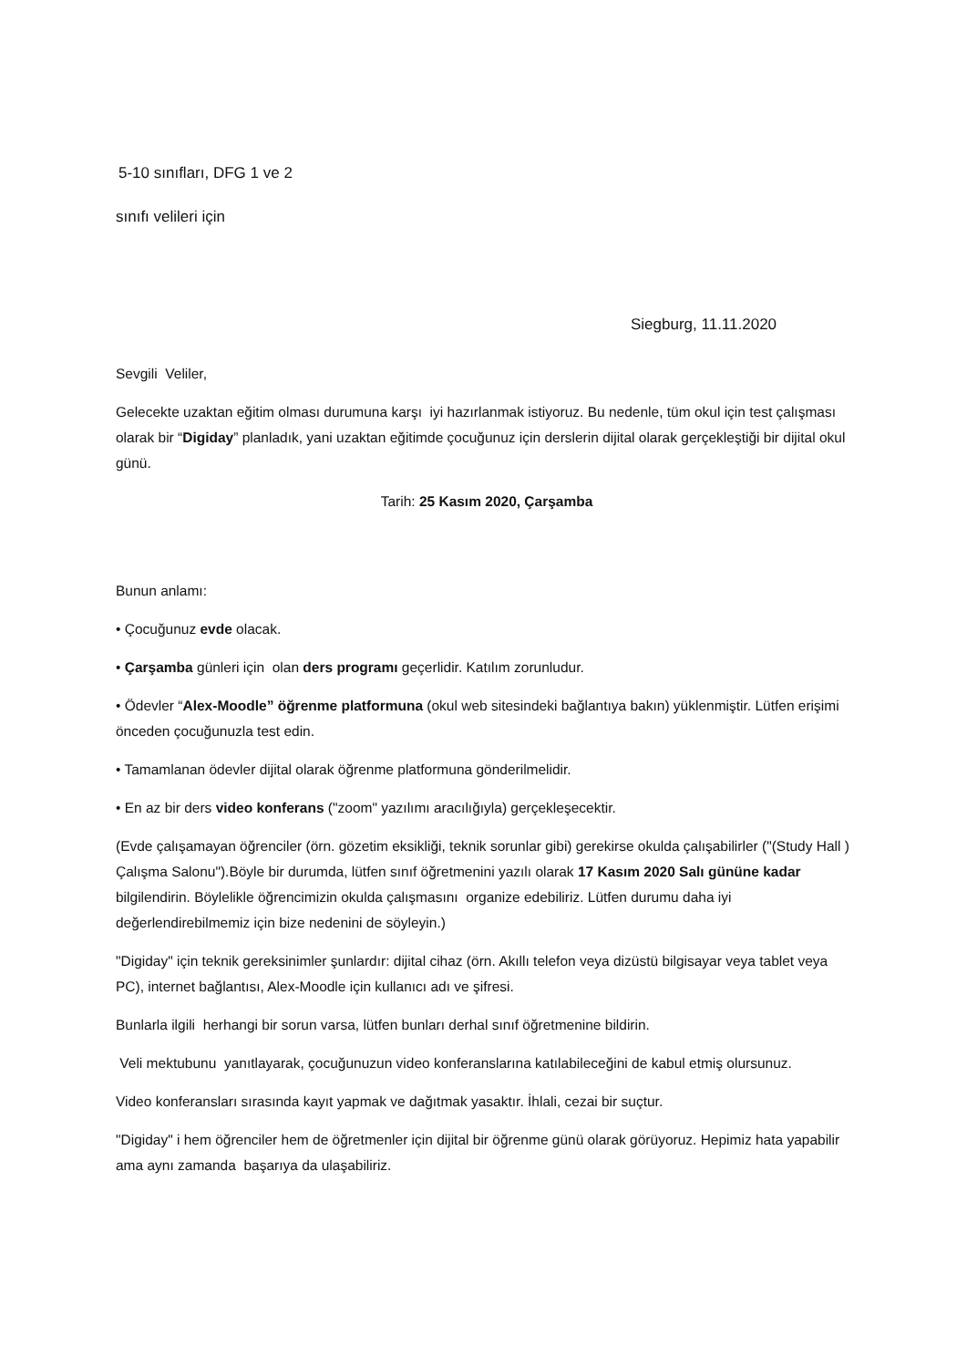5-10 sınıfları, DFG 1 ve 2
sınıfı velileri için
Siegburg, 11.11.2020
Sevgili Veliler,
Gelecekte uzaktan eğitim olması durumuna karşı iyi hazırlanmak istiyoruz. Bu nedenle, tüm okul için test çalışması olarak bir “Digiday” planladık, yani uzaktan eğitimde çocuğunuz için derslerin dijital olarak gerçekleştiği bir dijital okul günü.
Tarih: 25 Kasım 2020, Çarşamba
Bunun anlamı:
• Çocuğunuz evde olacak.
• Çarşamba günleri için olan ders programı geçerlidir. Katılım zorunludur.
• Ödevler “Alex-Moodle” öğrenme platformuna (okul web sitesindeki bağlantıya bakın) yüklenmiştir. Lütfen erişimi önceden çocuğunuzla test edin.
• Tamamlanan ödevler dijital olarak öğrenme platformuna gönderilmelidir.
• En az bir ders video konferans ("zoom" yazılımı aracılığıyla) gerçekleşecektir.
(Evde çalışamayan öğrenciler (örn. gözetim eksikliği, teknik sorunlar gibi) gerekirse okulda çalışabilirler ("(Study Hall ) Çalışma Salonu").Böyle bir durumda, lütfen sınıf öğretmenini yazılı olarak 17 Kasım 2020 Salı gününe kadar bilgilendirin. Böylelikle öğrencimizin okulda çalışmasını organize edebiliriz. Lütfen durumu daha iyi değerlendirebilmemiz için bize nedenini de söyleyin.)
"Digiday" için teknik gereksinimler şunlardır: dijital cihaz (örn. Akıllı telefon veya dizüstü bilgisayar veya tablet veya PC), internet bağlantısı, Alex-Moodle için kullanıcı adı ve şifresi.
Bunlarla ilgili herhangi bir sorun varsa, lütfen bunları derhal sınıf öğretmenine bildirin.
Veli mektubunu yanıtlayarak, çocuğunuzun video konferanslarına katılabileceğini de kabul etmiş olursunuz.
Video konferansları sırasında kayıt yapmak ve dağıtmak yasaktır. İhlali, cezai bir suçtur.
"Digiday" i hem öğrenciler hem de öğretmenler için dijital bir öğrenme günü olarak görüyoruz. Hepimiz hata yapabilir ama aynı zamanda başarıya da ulaşabiliriz.